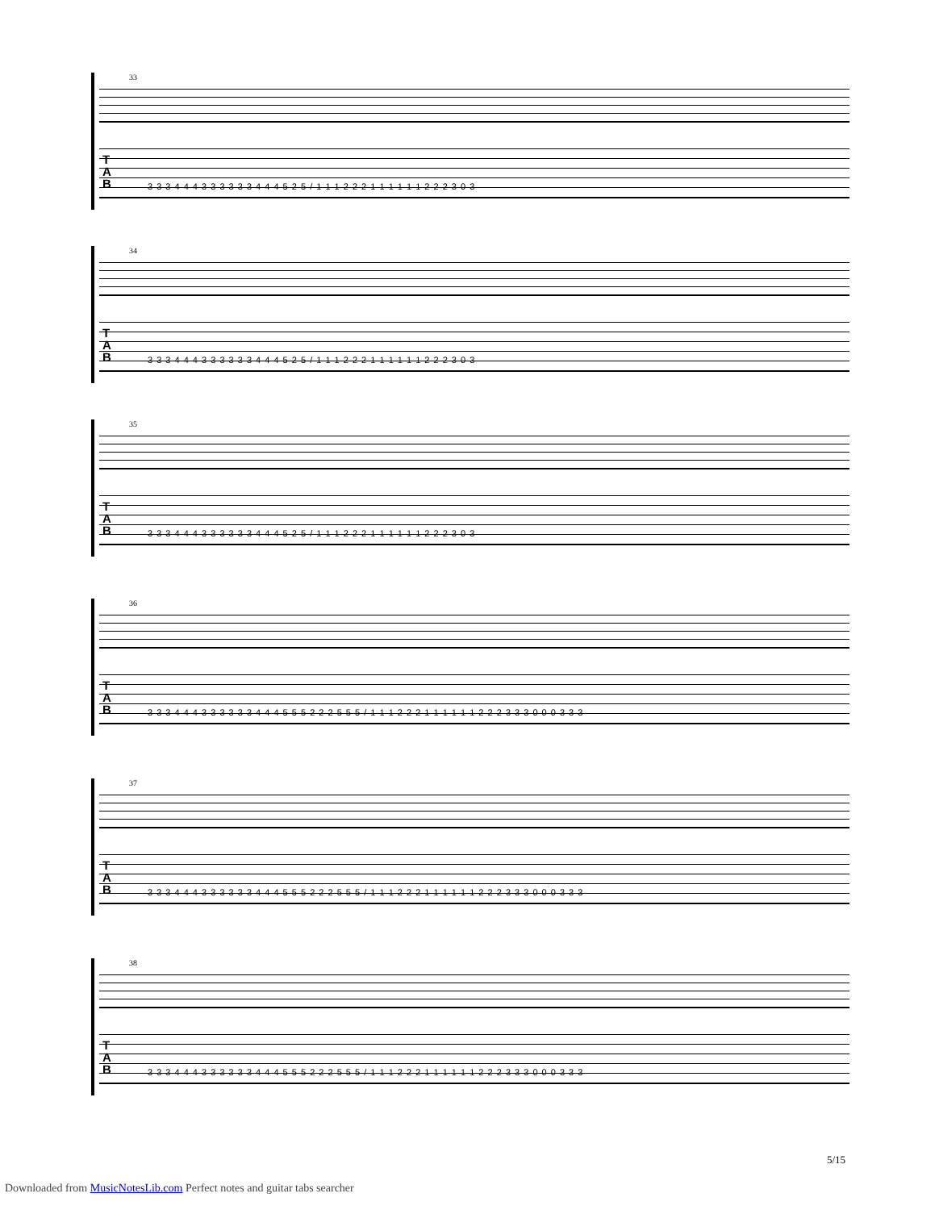33
T
A
B
3 3 3 4 4 4 3 3 3 3 3 3 4 4 4 5 2 5 / 1 1 1 2 2 2 1 1 1 1 1 1 2 2 2 3 0 3
34
T
A
B
3 3 3 4 4 4 3 3 3 3 3 3 4 4 4 5 2 5 / 1 1 1 2 2 2 1 1 1 1 1 1 2 2 2 3 0 3
35
T
A
B
3 3 3 4 4 4 3 3 3 3 3 3 4 4 4 5 2 5 / 1 1 1 2 2 2 1 1 1 1 1 1 2 2 2 3 0 3
36
T
A
B
3 3 3 4 4 4 3 3 3 3 3 3 4 4 4 5 5 5 2 2 2 5 5 5 / 1 1 1 2 2 2 1 1 1 1 1 1 2 2 2 3 3 3 0 0 0 3 3 3
37
T
A
B
3 3 3 4 4 4 3 3 3 3 3 3 4 4 4 5 5 5 2 2 2 5 5 5 / 1 1 1 2 2 2 1 1 1 1 1 1 2 2 2 3 3 3 0 0 0 3 3 3
38
T
A
B
3 3 3 4 4 4 3 3 3 3 3 3 4 4 4 5 5 5 2 2 2 5 5 5 / 1 1 1 2 2 2 1 1 1 1 1 1 2 2 2 3 3 3 0 0 0 3 3 3
5/15
Downloaded from MusicNotesLib.com Perfect notes and guitar tabs searcher